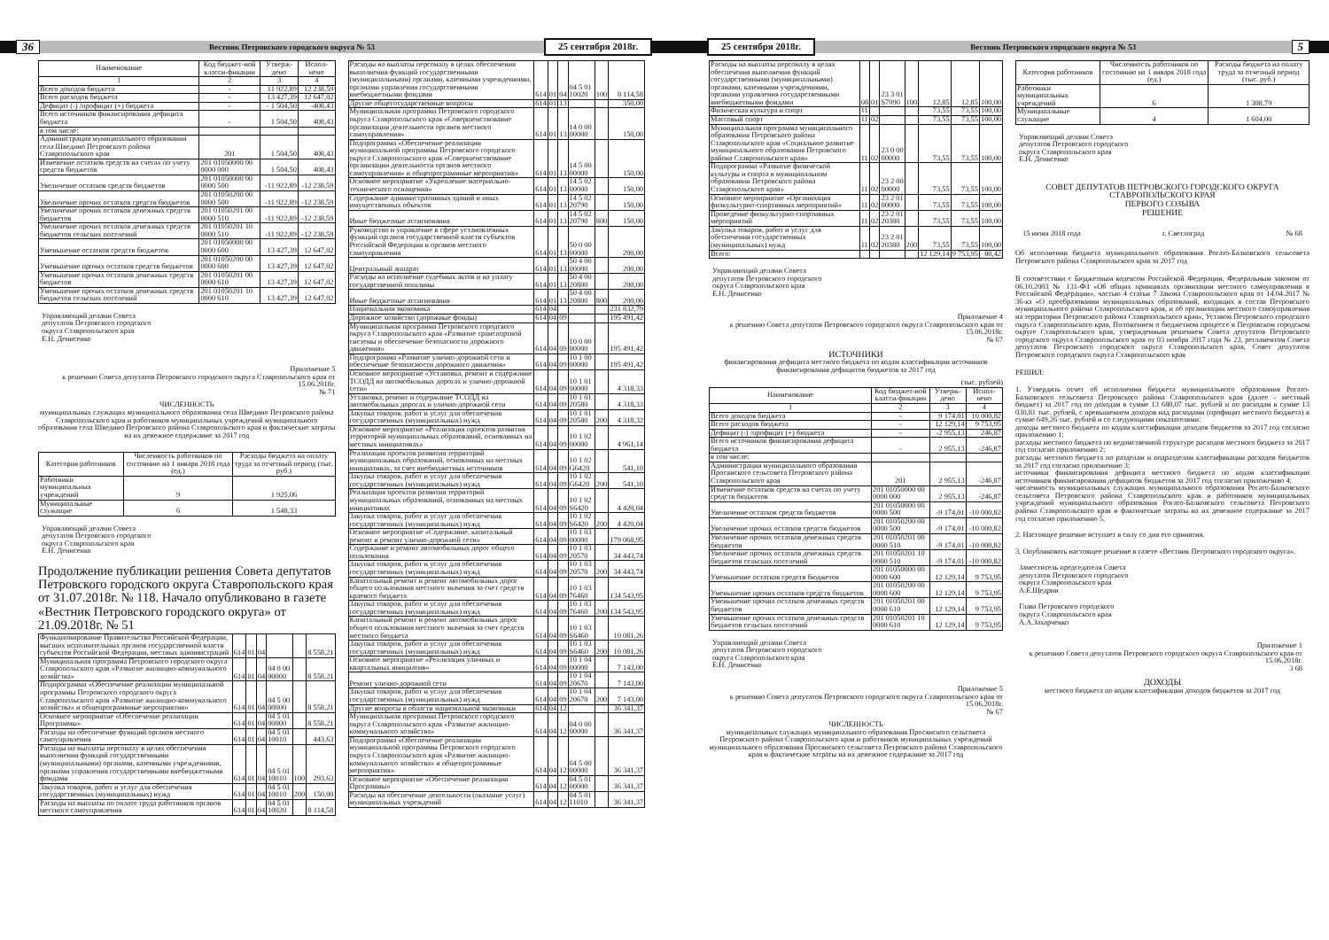36 Вестник Петровского городского округа № 53 25 сентября 2018г.
| Наименование | Код бюджет-ной класси-фикации | Утверж-дено | Испол-нено |
| --- | --- | --- | --- |
| 1 | 2 | 3 | 4 |
| Всего доходов бюджета | - | 11 922,89 | 12 238,59 |
| Всего расходов бюджета | - | 13 427,39 | 12 647,02 |
| Дефицит (-) /профицит (+) бюджета | - | - 1 504,50 | -408,43 |
| Всего источников финансирования дефицита бюджета | - | 1 504,50 | 408,43 |
| в том числе: | | | |
| Администрация муниципального образования села Шведино Петровского района Ставропольского края | 201 | 1 504,50 | 408,43 |
| Изменение остатков средств на счетах по учету средств бюджетов | 201 01050000 00 0000 000 | 1 504,50 | 408,43 |
| Увеличение остатков средств бюджетов | 201 01050000 00 0000 500 | -11 922,89 | -12 238,59 |
| Увеличение прочих остатков средств бюджетов | 201 01050200 00 0000 500 | -11 922,89 | -12 238,59 |
| Увеличение прочих остатков денежных средств бюджетов | 201 01050201 00 0000 510 | -11 922,89 | -12 238,59 |
| Увеличение прочих остатков денежных средств бюджетов сельских поселений | 201 01050201 10 0000 510 | -11 922,89 | -12 238,59 |
| Уменьшение остатков средств бюджетов | 201 01050000 00 0000 600 | 13 427,39 | 12 647,02 |
| Уменьшение прочих остатков средств бюджетов | 201 01050200 00 0000 600 | 13 427,39 | 12 647,02 |
| Уменьшение прочих остатков денежных средств бюджетов | 201 01050201 00 0000 610 | 13 427,39 | 12 647,02 |
| Уменьшение прочих остатков денежных средств бюджетов сельских поселений | 201 01050201 10 0000 610 | 13 427,39 | 12 647,02 |
Управляющий делами Совета
депутатов Петровского городского
округа Ставропольского края
Е.Н. Денисенко
Приложение 5
к решению Совета депутатов Петровского городского округа Ставропольского края от 15.06.2018г.
№ 71
ЧИСЛЕННОСТЬ
муниципальных служащих муниципального образования села Шведино Петровского района Ставропольского края и работников муниципальных учреждений муниципального образования села Шведино Петровского района Ставропольского края и фактические затраты на их денежное содержание за 2017 год
| Категория работников | Численность работников по состоянию на 1 января 2018 года (ед.) | Расходы бюджета на оплату труда за отчетный период (тыс. руб.) |
| --- | --- | --- |
| Работники муниципальных учреждений | 9 | 1 925,06 |
| Муниципальные служащие | 6 | 1 548,33 |
Управляющий делами Совета
депутатов Петровского городского
округа Ставропольского края
Е.Н. Денисенко
Продолжение публикации решения Совета депутатов Петровского городского округа Ставропольского края от 31.07.2018г. № 118. Начало опубликовано в газете «Вестник Петровского городского округа» от 21.09.2018г. № 51
| Функционирование Правительства Российской Федерации, высших исполнительных органов государственной власти субъектов Российской Федерации, местных администраций | 614 | 01 | 04 | | | 8 558,21 |
| Муниципальная программа Петровского городского округа Ставропольского края «Развитие жилищно-коммунального хозяйства» | 614 | 01 | 04 | 04 0 00 00000 | | 8 558,21 |
| Подпрограмма «Обеспечение реализации муниципальной программы Петровского городского округа Ставропольского края «Развитие жилищно-коммунального хозяйства» и общепрограммные мероприятия» | 614 | 01 | 04 | 04 5 00 00000 | | 8 558,21 |
| Основное мероприятие «Обеспечение реализации Программы» | 614 | 01 | 04 | 04 5 01 00000 | | 8 558,21 |
| Расходы на обеспечение функций органов местного самоуправления | 614 | 01 | 04 | 04 5 01 10010 | | 443,63 |
| Расходы на выплаты персоналу в целях обеспечения выполнения функций государственными (муниципальными) органами, казенными учреждениями, органами управления государственными внебюджетными фондами | 614 | 01 | 04 | 04 5 01 10010 | 100 | 293,63 |
| Закупка товаров, работ и услуг для обеспечения государственных (муниципальных) нужд | 614 | 01 | 04 | 04 5 01 10010 | 200 | 150,00 |
| Расходы на выплаты по оплате труда работников органов местного самоуправления | 614 | 01 | 04 | 04 5 01 10020 | | 8 114,58 |
| Расходы на выплаты персоналу в целях обеспечения выполнения функций государственными (муниципальными) органами, казенными учреждениями, органами управления государственными внебюджетными фондами | 614 | 01 | 04 | 04 5 01 10020 | 100 | 8 114,58 |
| Другие общегосударственные вопросы | 614 | 01 | 13 | | | 350,00 |
| Муниципальная программа Петровского городского округа Ставропольского края «Совершенствование организации деятельности органов местного самоуправления» | 614 | 01 | 13 | 14 0 00 00000 | | 150,00 |
| Подпрограмма «Обеспечение реализации муниципальной программы Петровского городского округа Ставропольского края «Совершенствование организации деятельности органов местного самоуправления» и общепрограммные мероприятия» | 614 | 01 | 13 | 14 5 00 00000 | | 150,00 |
| Основное мероприятие «Укрепление материально-технического оснащения» | 614 | 01 | 13 | 14 5 02 00000 | | 150,00 |
| Содержание административных зданий и иных имущественных объектов | 614 | 01 | 13 | 14 5 02 20790 | | 150,00 |
| Иные бюджетные ассигнования | 614 | 01 | 13 | 14 5 02 20790 | 800 | 150,00 |
| Руководство и управление в сфере установленных функций органов государственной власти субъектов Российской Федерации и органов местного самоуправления | 614 | 01 | 13 | 50 0 00 00000 | | 200,00 |
| Центральный аппарат | 614 | 01 | 13 | 50 4 00 00000 | | 200,00 |
| Расходы на исполнение судебных актов и на уплату государственной пошлины | 614 | 01 | 13 | 50 4 00 20800 | | 200,00 |
| Иные бюджетные ассигнования | 614 | 01 | 13 | 50 4 00 20800 | 800 | 200,00 |
| Национальная экономика | 614 | 04 | | | | 231 832,79 |
| Дорожное хозяйство (дорожные фонды) | 614 | 04 | 09 | | | 195 491,42 |
| Муниципальная программа Петровского городского округа Ставропольского края «Развитие транспортной системы и обеспечение безопасности дорожного движения» | 614 | 04 | 09 | 10 0 00 00000 | | 195 491,42 |
| Подпрограмма «Развитие улично-дорожной сети и обеспечение безопасности дорожного движения» | 614 | 04 | 09 | 10 1 00 00000 | | 195 491,42 |
| Основное мероприятие «Установка, ремонт и содержание ТСОДД на автомобильных дорогах и улично-дорожной сети» | 614 | 04 | 09 | 10 1 01 00000 | | 4 318,33 |
| Установка, ремонт и содержание ТСОДД на автомобильных дорогах и улично-дорожной сети | 614 | 04 | 09 | 10 1 01 20580 | | 4 318,33 |
| Закупка товаров, работ и услуг для обеспечения государственных (муниципальных) нужд | 614 | 04 | 09 | 10 1 01 20580 | 200 | 4 318,32 |
| Основное мероприятие «Реализация проектов развития территорий муниципальных образований, основанных на местных инициативах» | 614 | 04 | 09 | 10 1 02 00000 | | 4 961,14 |
| Реализация проектов развития территорий муниципальных образований, основанных на местных инициативах, за счет внебюджетных источников | 614 | 04 | 09 | 10 1 02 G6420 | | 541,10 |
| Закупка товаров, работ и услуг для обеспечения государственных (муниципальных) нужд | 614 | 04 | 09 | 10 1 02 G6420 | 200 | 541,10 |
| Реализация проектов развития территорий муниципальных образований, основанных на местных инициативах | 614 | 04 | 09 | 10 1 02 S6420 | | 4 420,04 |
| Закупка товаров, работ и услуг для обеспечения государственных (муниципальных) нужд | 614 | 04 | 09 | 10 1 02 S6420 | 200 | 4 420,04 |
| Основное мероприятие «Содержание, капитальный ремонт и ремонт улично-дорожной сети» | 614 | 04 | 09 | 10 1 03 00000 | | 179 068,95 |
| Содержание и ремонт автомобильных дорог общего пользования | 614 | 04 | 09 | 10 1 03 20570 | | 34 443,74 |
| Закупка товаров, работ и услуг для обеспечения государственных (муниципальных) нужд | 614 | 04 | 09 | 10 1 03 20570 | 200 | 34 443,74 |
| Капитальный ремонт и ремонт автомобильных дорог общего пользования местного значения за счет средств краевого бюджета | 614 | 04 | 09 | 10 1 03 76460 | | 134 543,95 |
| Закупка товаров, работ и услуг для обеспечения государственных (муниципальных) нужд | 614 | 04 | 09 | 10 1 03 76460 | 200 | 134 543,95 |
| Капитальный ремонт и ремонт автомобильных дорог общего пользования местного значения за счет средств местного бюджета | 614 | 04 | 09 | 10 1 03 S6460 | | 10 081,26 |
| Закупка товаров, работ и услуг для обеспечения государственных (муниципальных) нужд | 614 | 04 | 09 | 10 1 03 S6460 | 200 | 10 081,26 |
| Основное мероприятие «Реализация уличных и квартальных инициатив» | 614 | 04 | 09 | 10 1 04 00000 | | 7 143,00 |
| Ремонт улично-дорожной сети | 614 | 04 | 09 | 10 1 04 20670 | | 7 143,00 |
| Закупка товаров, работ и услуг для обеспечения государственных (муниципальных) нужд | 614 | 04 | 09 | 10 1 04 20670 | 200 | 7 143,00 |
| Другие вопросы в области национальной экономики | 614 | 04 | 12 | | | 36 341,37 |
| Муниципальная программа Петровского городского округа Ставропольского края «Развитие жилищно-коммунального хозяйства» | 614 | 04 | 12 | 04 0 00 00000 | | 36 341,37 |
| Подпрограмма «Обеспечение реализации муниципальной программы Петровского городского округа Ставропольского края «Развитие жилищно-коммунального хозяйства» и общепрограммные мероприятия» | 614 | 04 | 12 | 04 5 00 00000 | | 36 341,37 |
| Основное мероприятие «Обеспечение реализации Программы» | 614 | 04 | 12 | 04 5 01 00000 | | 36 341,37 |
| Расходы на обеспечение деятельности (оказание услуг) муниципальных учреждений | 614 | 04 | 12 | 04 5 01 11010 | | 36 341,37 |
25 сентября 2018г. Вестник Петровского городского округа № 53 5
| Расходы на выплаты персоналу в целях обеспечения выполнения функций государственными (муниципальными) органами, казенными учреждениями, органами управления государственными внебюджетными фондами | 08 | 01 | 23 3 01 S7090 | 100 | 12,85 | 12,85 | 100,00 |
| Физическая культура и спорт | 11 | | | | 73,55 | 73,55 | 100,00 |
| Массовый спорт | 11 | 02 | | | 73,55 | 73,55 | 100,00 |
| Муниципальная программа муниципального образования Петровского района Ставропольского края «Социальное развитие муниципального образования Петровского района Ставропольского края» | 11 | 02 | 23 0 00 00000 | | 73,55 | 73,55 | 100,00 |
| Подпрограмма «Развитие физической культуры и спорта в муниципальном образовании Петровского района Ставропольского края» | 11 | 02 | 23 2 00 00000 | | 73,55 | 73,55 | 100,00 |
| Основное мероприятие «Организация физкультурно-спортивных мероприятий» | 11 | 02 | 23 2 01 00000 | | 73,55 | 73,55 | 100,00 |
| Проведение физкультурно-спортивных мероприятий | 11 | 02 | 23 2 01 20380 | | 73,55 | 73,55 | 100,00 |
| Закупка товаров, работ и услуг для обеспечения государственных (муниципальных) нужд | 11 | 02 | 23 2 01 20380 | 200 | 73,55 | 73,55 | 100,00 |
| Всего: | | | | | 12 129,14 | 9 753,95 | 80,42 |
Управляющий делами Совета
депутатов Петровского городского
округа Ставропольского края
Е.Н. Денисенко
Приложение 4
к решению Совета депутатов Петровского городского округа Ставропольского края от 15.06.2018г.
№ 67
ИСТОЧНИКИ
финансирования дефицита местного бюджета по кодам классификации источников финансирования дефицитов бюджетов за 2017 год
(тыс. рублей)
| Наименование | Код бюджет-ной класси-фикации | Утверж-дено | Испол-нено |
| --- | --- | --- | --- |
| 1 | 2 | 3 | 4 |
| Всего доходов бюджета | - | 9 174,01 | 10 000,82 |
| Всего расходов бюджета | - | 12 129,14 | 9 753,95 |
| Дефицит (-) /профицит (+) бюджета | - | -2 955,13 | 246,87 |
| Всего источников финансирования дефицита бюджета | - | 2 955,13 | -246,87 |
| в том числе: | | | |
| Администрация муниципального образования Просянского сельсовета Петровского района Ставропольского края | 201 | 2 955,13 | -246,87 |
| Изменение остатков средств на счетах по учету средств бюджетов | 201 01050000 00 0000 000 | 2 955,13 | -246,87 |
| Увеличение остатков средств бюджетов | 201 01050000 00 0000 500 | -9 174,01 | -10 000,82 |
| Увеличение прочих остатков средств бюджетов | 201 01050200 00 0000 500 | -9 174,01 | -10 000,82 |
| Увеличение прочих остатков денежных средств бюджетов | 201 01050201 00 0000 510 | -9 174,01 | -10 000,82 |
| Увеличение прочих остатков денежных средств бюджетов сельских поселений | 201 01050201 10 0000 510 | -9 174,01 | -10 000,82 |
| Уменьшение остатков средств бюджетов | 201 01050000 00 0000 600 | 12 129,14 | 9 753,95 |
| Уменьшение прочих остатков средств бюджетов | 201 01050200 00 0000 600 | 12 129,14 | 9 753,95 |
| Уменьшение прочих остатков денежных средств бюджетов | 201 01050201 00 0000 610 | 12 129,14 | 9 753,95 |
| Уменьшение прочих остатков денежных средств бюджетов сельских поселений | 201 01050201 10 0000 610 | 12 129,14 | 9 753,95 |
Управляющий делами Совета
депутатов Петровского городского
округа Ставропольского края
Е.Н. Денисенко
Приложение 5
к решению Совета депутатов Петровского городского округа Ставропольского края от 15.06.2018г.
№ 67
ЧИСЛЕННОСТЬ
муниципальных служащих муниципального образования Просянского сельсовета Петровского района Ставропольского края и работников муниципальных учреждений муниципального образования Просянского сельсовета Петровского района Ставропольского края и фактические затраты на их денежное содержание за 2017 год
| Категория работников | Численность работников по состоянию на 1 января 2018 года (ед.) | Расходы бюджета на оплату труда за отчетный период (тыс. руб.) |
| --- | --- | --- |
| Работники муниципальных учреждений | 6 | 1 308,79 |
| Муниципальные служащие | 4 | 1 604,00 |
Управляющий делами Совета
депутатов Петровского городского
округа Ставропольского края
Е.Н. Денисенко
СОВЕТ ДЕПУТАТОВ ПЕТРОВСКОГО ГОРОДСКОГО ОКРУГА
СТАВРОПОЛЬСКОГО КРАЯ
ПЕРВОГО СОЗЫВА
РЕШЕНИЕ
15 июня 2018 года г. Светлоград № 68
Об исполнении бюджета муниципального образования Рогато-Балковского сельсовета Петровского района Ставропольского края за 2017 год
В соответствии с Бюджетным кодексом Российской Федерации, Федеральным законом от 06.10.2003 № 131-ФЗ «Об общих принципах организации местного самоуправления в Российской Федерации», частью 4 статьи 7 Закона Ставропольского края от 14.04.2017 № 36-кз «О преобразовании муниципальных образований, входящих в состав Петровского муниципального района Ставропольского края, и об организации местного самоуправления на территории Петровского района Ставропольского края», Уставом Петровского городского округа Ставропольского края, Положением о бюджетном процессе в Петровском городском округе Ставропольского края, утвержденным решением Совета депутатов Петровского городского округа Ставропольского края от 03 ноября 2017 года № 23, регламентом Совета депутатов Петровского городского округа Ставропольского края, Совет депутатов Петровского городского округа Ставропольского края
РЕШИЛ:
1. Утвердить отчет об исполнении бюджета муниципального образования Рогато-Балковского сельсовета Петровского района Ставропольского края (далее – местный бюджет) за 2017 год по доходам в сумме 13 680,07 тыс. рублей и по расходам в сумме 13 030,81 тыс. рублей, с превышением доходов над расходами (профицит местного бюджета) в сумме 649,26 тыс. рублей и со следующими показателями:
доходы местного бюджета по кодам классификации доходов бюджетов за 2017 год согласно приложению 1;
расходы местного бюджета по ведомственной структуре расходов местного бюджета за 2017 год согласно приложению 2;
расходы местного бюджета по разделам и подразделам классификации расходов бюджетов за 2017 год согласно приложению 3;
источники финансирования дефицита местного бюджета по кодам классификации источников финансирования дефицитов бюджетов за 2017 год согласно приложению 4;
численность муниципальных служащих муниципального образования Рогато-Балковского сельсовета Петровского района Ставропольского края и работников муниципальных учреждений муниципального образования Рогато-Балковского сельсовета Петровского района Ставропольского края и фактические затраты на их денежное содержание за 2017 год согласно приложению 5.
2. Настоящее решение вступает в силу со дня его принятия.
3. Опубликовать настоящее решение в газете «Вестник Петровского городского округа».
Заместитель председателя Совета
депутатов Петровского городского
округа Ставропольского края
А.Е.Щедрин
Глава Петровского городского
округа Ставропольского края
А.А.Захарченко
Приложение 1
к решению Совета депутатов Петровского городского округа Ставропольского края от 15.06.2018г.
3 68
ДОХОДЫ
местного бюджета по кодам классификации доходов бюджетов за 2017 год